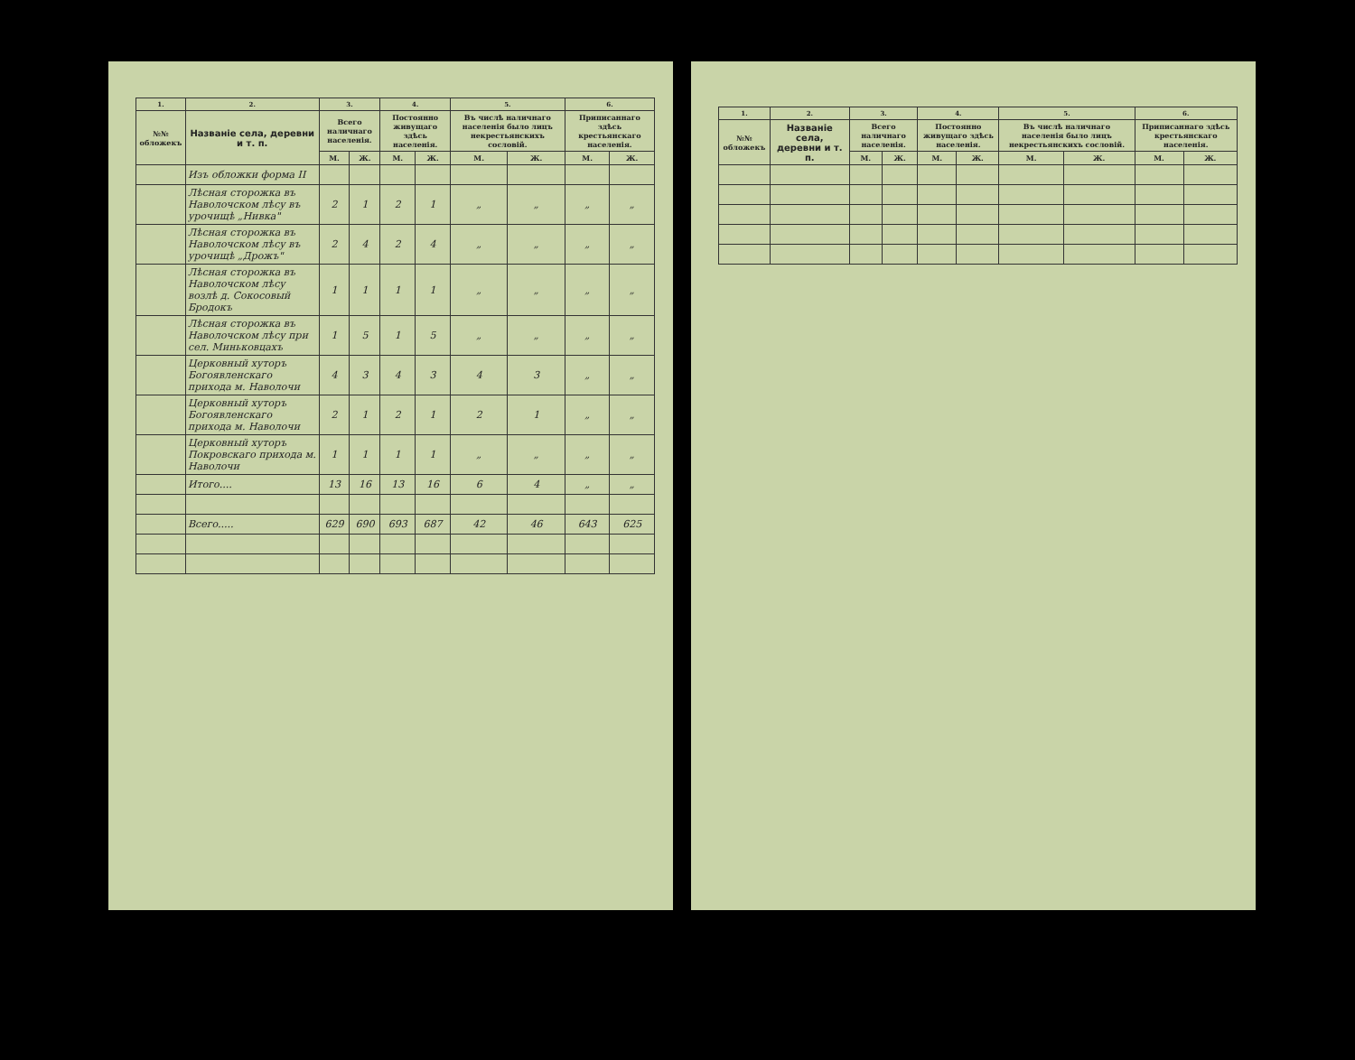| 1. | 2. | 3. | | 4. | | 5. | | 6. | |
| --- | --- | --- | --- | --- | --- | --- | --- | --- | --- |
| №№ обложекъ | Названіе села, деревни и т. п. | Всего наличнаго населенія. | | Постоянно живущаго здѣсь населенія. | | Въ числѣ наличнаго населенія было лицъ некрестьянскихъ сословій. | | Приписаннаго здѣсь крестьянскаго населенія. | |
| | | М. | Ж. | М. | Ж. | М. | Ж. | М. | Ж. |
| | Изъ обложки форма II | | | | | | | | |
| | Лѣсная сторожка въ Наволочском лѣсу въ урочищѣ „Нивка" | 2 | 1 | 2 | 1 | „ | „ | „ | „ |
| | Лѣсная сторожка въ Наволочском лѣсу въ урочищѣ „Дрожъ" | 2 | 4 | 2 | 4 | „ | „ | „ | „ |
| | Лѣсная сторожка въ Наволочском лѣсу возлѣ д. Сокосовый Бродокъ | 1 | 1 | 1 | 1 | „ | „ | „ | „ |
| | Лѣсная сторожка въ Наволочском лѣсу при сел. Миньковцахъ | 1 | 5 | 1 | 5 | „ | „ | „ | „ |
| | Церковный хуторъ Богоявленскаго прихода м. Наволочи | 4 | 3 | 4 | 3 | 4 | 3 | „ | „ |
| | Церковный хуторъ Богоявленскаго прихода м. Наволочи | 2 | 1 | 2 | 1 | 2 | 1 | „ | „ |
| | Церковный хуторъ Покровскаго прихода м. Наволочи | 1 | 1 | 1 | 1 | „ | „ | „ | „ |
| | Итого.... | 13 | 16 | 13 | 16 | 6 | 4 | „ | „ |
| | Всего..... | 629 | 690 | 693 | 687 | 42 | 46 | 643 | 625 |
| 1. | 2. | 3. | | 4. | | 5. | | 6. | |
| --- | --- | --- | --- | --- | --- | --- | --- | --- | --- |
| №№ обложекъ | Названіе села, деревни и т. п. | Всего наличнаго населенія. | | Постоянно живущаго здѣсь населенія. | | Въ числѣ наличнаго населенія было лицъ некрестьянскихъ сословій. | | Приписаннаго здѣсь крестьянскаго населенія. | |
| | | М. | Ж. | М. | Ж. | М. | Ж. | М. | Ж. |